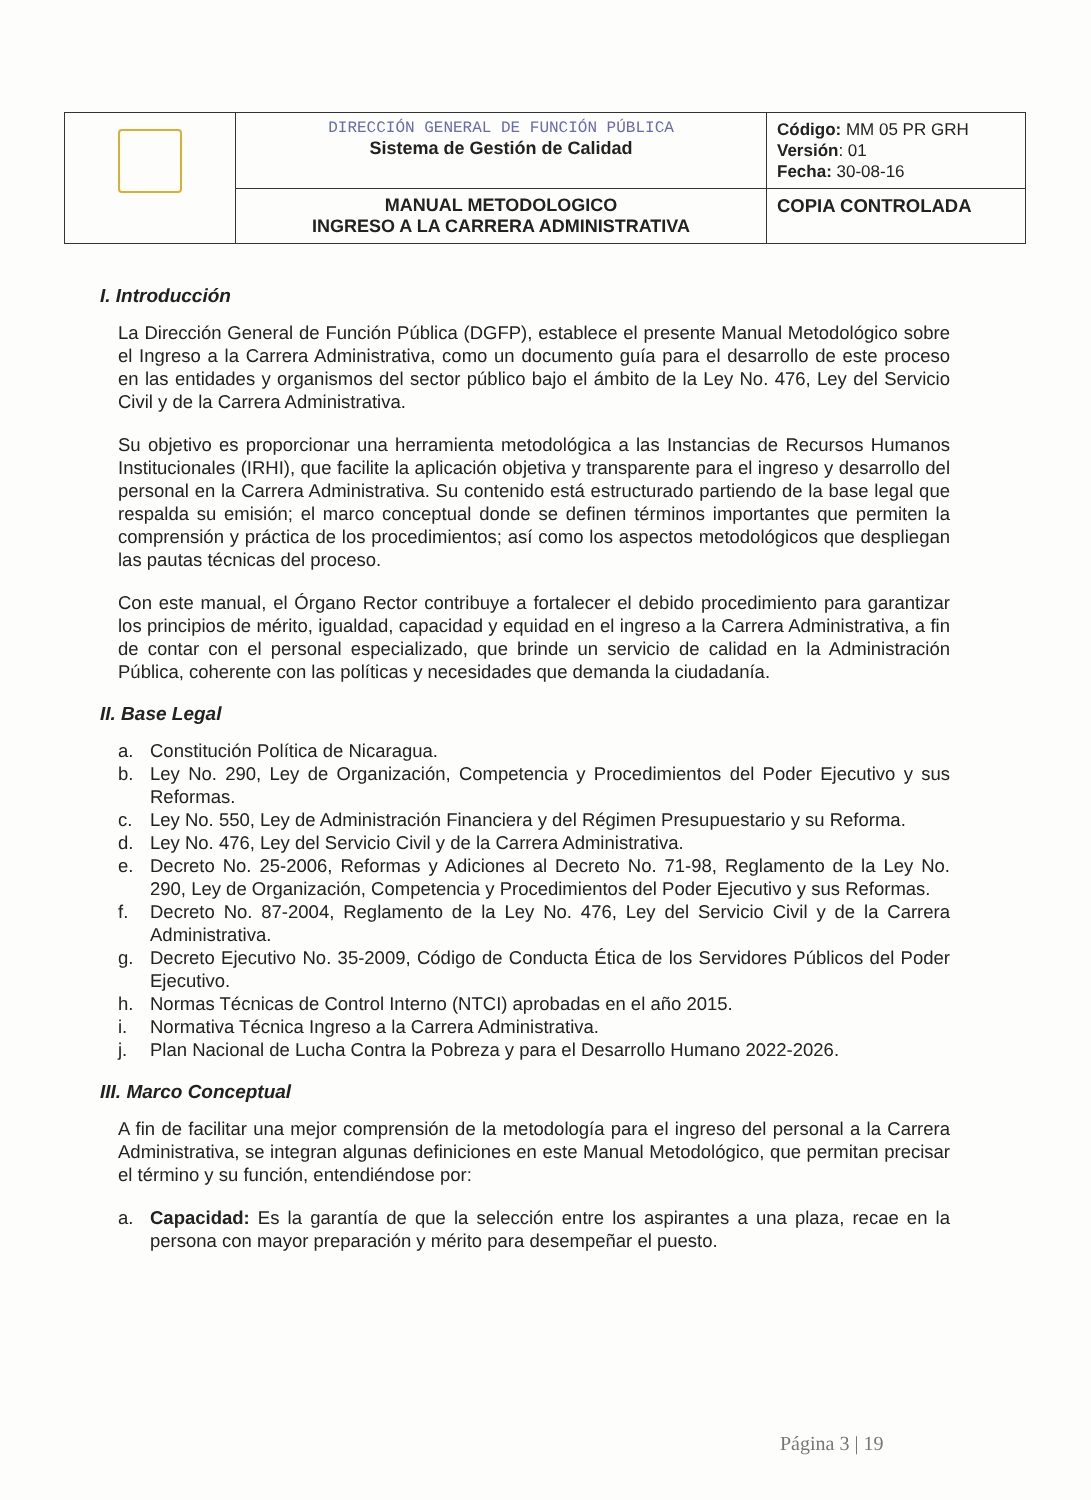| | DIRECCIÓN GENERAL DE FUNCIÓN PÚBLICA Sistema de Gestión de Calidad | Código: MM 05 PR GRH Versión : 01 Fecha: 30-08-16 |
| | MANUAL METODOLOGICO INGRESO A LA CARRERA ADMINISTRATIVA | COPIA CONTROLADA |
I. Introducción
La Dirección General de Función Pública (DGFP), establece el presente Manual Metodológico sobre el Ingreso a la Carrera Administrativa, como un documento guía para el desarrollo de este proceso en las entidades y organismos del sector público bajo el ámbito de la Ley No. 476, Ley del Servicio Civil y de la Carrera Administrativa.
Su objetivo es proporcionar una herramienta metodológica a las Instancias de Recursos Humanos Institucionales (IRHI), que facilite la aplicación objetiva y transparente para el ingreso y desarrollo del personal en la Carrera Administrativa. Su contenido está estructurado partiendo de la base legal que respalda su emisión; el marco conceptual donde se definen términos importantes que permiten la comprensión y práctica de los procedimientos; así como los aspectos metodológicos que despliegan las pautas técnicas del proceso.
Con este manual, el Órgano Rector contribuye a fortalecer el debido procedimiento para garantizar los principios de mérito, igualdad, capacidad y equidad en el ingreso a la Carrera Administrativa, a fin de contar con el personal especializado, que brinde un servicio de calidad en la Administración Pública, coherente con las políticas y necesidades que demanda la ciudadanía.
II. Base Legal
a. Constitución Política de Nicaragua.
b. Ley No. 290, Ley de Organización, Competencia y Procedimientos del Poder Ejecutivo y sus Reformas.
c. Ley No. 550, Ley de Administración Financiera y del Régimen Presupuestario y su Reforma.
d. Ley No. 476, Ley del Servicio Civil y de la Carrera Administrativa.
e. Decreto No. 25-2006, Reformas y Adiciones al Decreto No. 71-98, Reglamento de la Ley No. 290, Ley de Organización, Competencia y Procedimientos del Poder Ejecutivo y sus Reformas.
f. Decreto No. 87-2004, Reglamento de la Ley No. 476, Ley del Servicio Civil y de la Carrera Administrativa.
g. Decreto Ejecutivo No. 35-2009, Código de Conducta Ética de los Servidores Públicos del Poder Ejecutivo.
h. Normas Técnicas de Control Interno (NTCI) aprobadas en el año 2015.
i. Normativa Técnica Ingreso a la Carrera Administrativa.
j. Plan Nacional de Lucha Contra la Pobreza y para el Desarrollo Humano 2022-2026.
III. Marco Conceptual
A fin de facilitar una mejor comprensión de la metodología para el ingreso del personal a la Carrera Administrativa, se integran algunas definiciones en este Manual Metodológico, que permitan precisar el término y su función, entendiéndose por:
a. Capacidad: Es la garantía de que la selección entre los aspirantes a una plaza, recae en la persona con mayor preparación y mérito para desempeñar el puesto.
Página 3 | 19